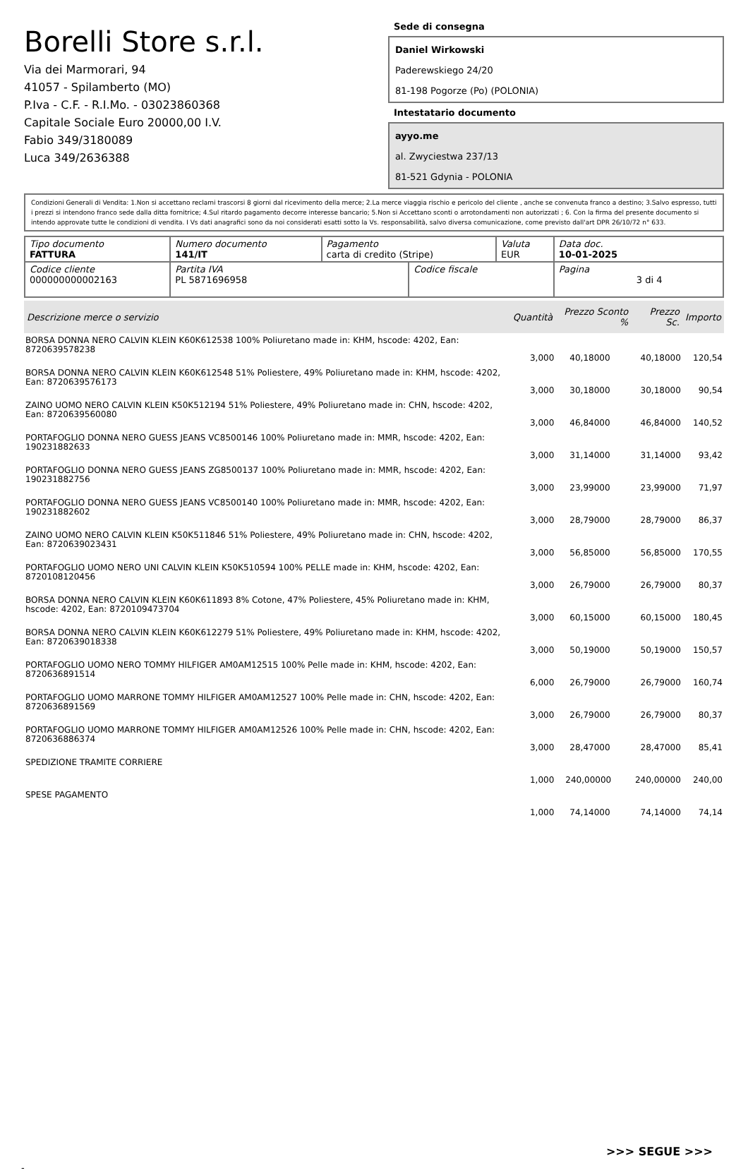Borelli Store s.r.l.
Via dei Marmorari, 94
41057 - Spilamberto (MO)
P.Iva - C.F. - R.I.Mo. - 03023860368
Capitale Sociale Euro 20000,00 I.V.
Fabio 349/3180089
Luca 349/2636388
Sede di consegna
Daniel Wirkowski
Paderewskiego 24/20
81-198 Pogorze (Po) (POLONIA)
Intestatario documento
ayyo.me
al. Zwyciestwa 237/13
81-521 Gdynia - POLONIA
Condizioni Generali di Vendita: 1.Non si accettano reclami trascorsi 8 giorni dal ricevimento della merce; 2.La merce viaggia rischio e pericolo del cliente , anche se convenuta franco a destino; 3.Salvo espresso, tutti i prezzi si intendono franco sede dalla ditta fornitrice; 4.Sul ritardo pagamento decorre interesse bancario; 5.Non si Accettano sconti o arrotondamenti non autorizzati ; 6. Con la firma del presente documento si intendo approvate tutte le condizioni di vendita. I Vs dati anagrafici sono da noi considerati esatti sotto la Vs. responsabilità, salvo diversa comunicazione, come previsto dall'art DPR 26/10/72 n° 633.
| Tipo documento FATTURA | Numero documento 141/IT | Pagamento carta di credito (Stripe) | | Valuta EUR | Data doc. 10-01-2025 |
| Codice cliente 000000000002163 | Partita IVA PL 5871696958 | | Codice fiscale | | Pagina 3 di 4 |
| Descrizione merce o servizio | Quantità | Prezzo Sconto % | Prezzo Sc. | Importo |
| --- | --- | --- | --- | --- |
| BORSA DONNA NERO CALVIN KLEIN K60K612538 100% Poliuretano made in: KHM, hscode: 4202, Ean: 8720639578238 | 3,000 | 40,18000 | 40,18000 | 120,54 |
| BORSA DONNA NERO CALVIN KLEIN K60K612548 51% Poliestere, 49% Poliuretano made in: KHM, hscode: 4202, Ean: 8720639576173 | 3,000 | 30,18000 | 30,18000 | 90,54 |
| ZAINO UOMO NERO CALVIN KLEIN K50K512194 51% Poliestere, 49% Poliuretano made in: CHN, hscode: 4202, Ean: 8720639560080 | 3,000 | 46,84000 | 46,84000 | 140,52 |
| PORTAFOGLIO DONNA NERO GUESS JEANS VC8500146 100% Poliuretano made in: MMR, hscode: 4202, Ean: 190231882633 | 3,000 | 31,14000 | 31,14000 | 93,42 |
| PORTAFOGLIO DONNA NERO GUESS JEANS ZG8500137 100% Poliuretano made in: MMR, hscode: 4202, Ean: 190231882756 | 3,000 | 23,99000 | 23,99000 | 71,97 |
| PORTAFOGLIO DONNA NERO GUESS JEANS VC8500140 100% Poliuretano made in: MMR, hscode: 4202, Ean: 190231882602 | 3,000 | 28,79000 | 28,79000 | 86,37 |
| ZAINO UOMO NERO CALVIN KLEIN K50K511846 51% Poliestere, 49% Poliuretano made in: CHN, hscode: 4202, Ean: 8720639023431 | 3,000 | 56,85000 | 56,85000 | 170,55 |
| PORTAFOGLIO UOMO NERO UNI CALVIN KLEIN K50K510594 100% PELLE made in: KHM, hscode: 4202, Ean: 8720108120456 | 3,000 | 26,79000 | 26,79000 | 80,37 |
| BORSA DONNA NERO CALVIN KLEIN K60K611893 8% Cotone, 47% Poliestere, 45% Poliuretano made in: KHM, hscode: 4202, Ean: 8720109473704 | 3,000 | 60,15000 | 60,15000 | 180,45 |
| BORSA DONNA NERO CALVIN KLEIN K60K612279 51% Poliestere, 49% Poliuretano made in: KHM, hscode: 4202, Ean: 8720639018338 | 3,000 | 50,19000 | 50,19000 | 150,57 |
| PORTAFOGLIO UOMO NERO TOMMY HILFIGER AM0AM12515 100% Pelle made in: KHM, hscode: 4202, Ean: 8720636891514 | 6,000 | 26,79000 | 26,79000 | 160,74 |
| PORTAFOGLIO UOMO MARRONE TOMMY HILFIGER AM0AM12527 100% Pelle made in: CHN, hscode: 4202, Ean: 8720636891569 | 3,000 | 26,79000 | 26,79000 | 80,37 |
| PORTAFOGLIO UOMO MARRONE TOMMY HILFIGER AM0AM12526 100% Pelle made in: CHN, hscode: 4202, Ean: 8720636886374 | 3,000 | 28,47000 | 28,47000 | 85,41 |
| SPEDIZIONE TRAMITE CORRIERE | 1,000 | 240,00000 | 240,00000 | 240,00 |
| SPESE PAGAMENTO | 1,000 | 74,14000 | 74,14000 | 74,14 |
>>> SEGUE >>>
-